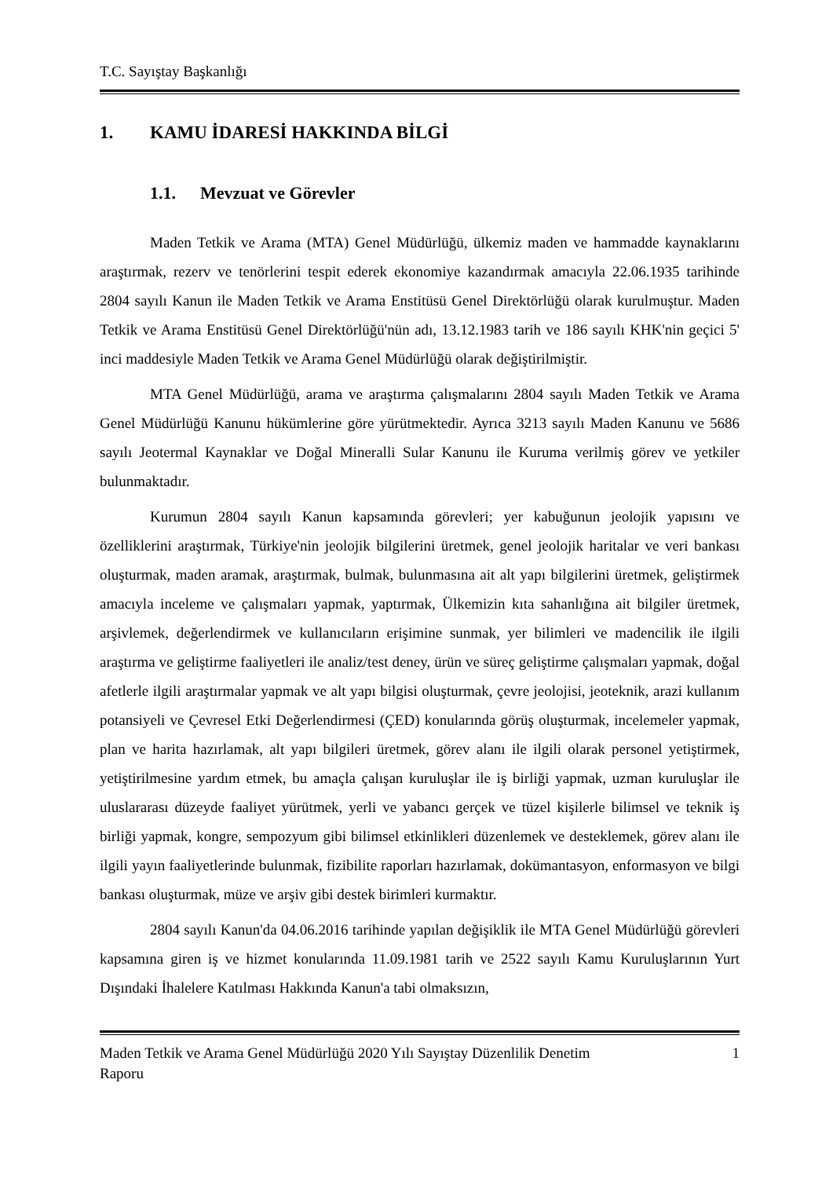T.C. Sayıştay Başkanlığı
1. KAMU İDARESİ HAKKINDA BİLGİ
1.1. Mevzuat ve Görevler
Maden Tetkik ve Arama (MTA) Genel Müdürlüğü, ülkemiz maden ve hammadde kaynaklarını araştırmak, rezerv ve tenörlerini tespit ederek ekonomiye kazandırmak amacıyla 22.06.1935 tarihinde 2804 sayılı Kanun ile Maden Tetkik ve Arama Enstitüsü Genel Direktörlüğü olarak kurulmuştur. Maden Tetkik ve Arama Enstitüsü Genel Direktörlüğü'nün adı, 13.12.1983 tarih ve 186 sayılı KHK'nin geçici 5' inci maddesiyle Maden Tetkik ve Arama Genel Müdürlüğü olarak değiştirilmiştir.
MTA Genel Müdürlüğü, arama ve araştırma çalışmalarını 2804 sayılı Maden Tetkik ve Arama Genel Müdürlüğü Kanunu hükümlerine göre yürütmektedir. Ayrıca 3213 sayılı Maden Kanunu ve 5686 sayılı Jeotermal Kaynaklar ve Doğal Mineralli Sular Kanunu ile Kuruma verilmiş görev ve yetkiler bulunmaktadır.
Kurumun 2804 sayılı Kanun kapsamında görevleri; yer kabuğunun jeolojik yapısını ve özelliklerini araştırmak, Türkiye'nin jeolojik bilgilerini üretmek, genel jeolojik haritalar ve veri bankası oluşturmak, maden aramak, araştırmak, bulmak, bulunmasına ait alt yapı bilgilerini üretmek, geliştirmek amacıyla inceleme ve çalışmaları yapmak, yaptırmak, Ülkemizin kıta sahanlığına ait bilgiler üretmek, arşivlemek, değerlendirmek ve kullanıcıların erişimine sunmak, yer bilimleri ve madencilik ile ilgili araştırma ve geliştirme faaliyetleri ile analiz/test deney, ürün ve süreç geliştirme çalışmaları yapmak, doğal afetlerle ilgili araştırmalar yapmak ve alt yapı bilgisi oluşturmak, çevre jeolojisi, jeoteknik, arazi kullanım potansiyeli ve Çevresel Etki Değerlendirmesi (ÇED) konularında görüş oluşturmak, incelemeler yapmak, plan ve harita hazırlamak, alt yapı bilgileri üretmek, görev alanı ile ilgili olarak personel yetiştirmek, yetiştirilmesine yardım etmek, bu amaçla çalışan kuruluşlar ile iş birliği yapmak, uzman kuruluşlar ile uluslararası düzeyde faaliyet yürütmek, yerli ve yabancı gerçek ve tüzel kişilerle bilimsel ve teknik iş birliği yapmak, kongre, sempozyum gibi bilimsel etkinlikleri düzenlemek ve desteklemek, görev alanı ile ilgili yayın faaliyetlerinde bulunmak, fizibilite raporları hazırlamak, dokümantasyon, enformasyon ve bilgi bankası oluşturmak, müze ve arşiv gibi destek birimleri kurmaktır.
2804 sayılı Kanun'da 04.06.2016 tarihinde yapılan değişiklik ile MTA Genel Müdürlüğü görevleri kapsamına giren iş ve hizmet konularında 11.09.1981 tarih ve 2522 sayılı Kamu Kuruluşlarının Yurt Dışındaki İhalelere Katılması Hakkında Kanun'a tabi olmaksızın,
Maden Tetkik ve Arama Genel Müdürlüğü 2020 Yılı Sayıştay Düzenlilik Denetim
Raporu 1